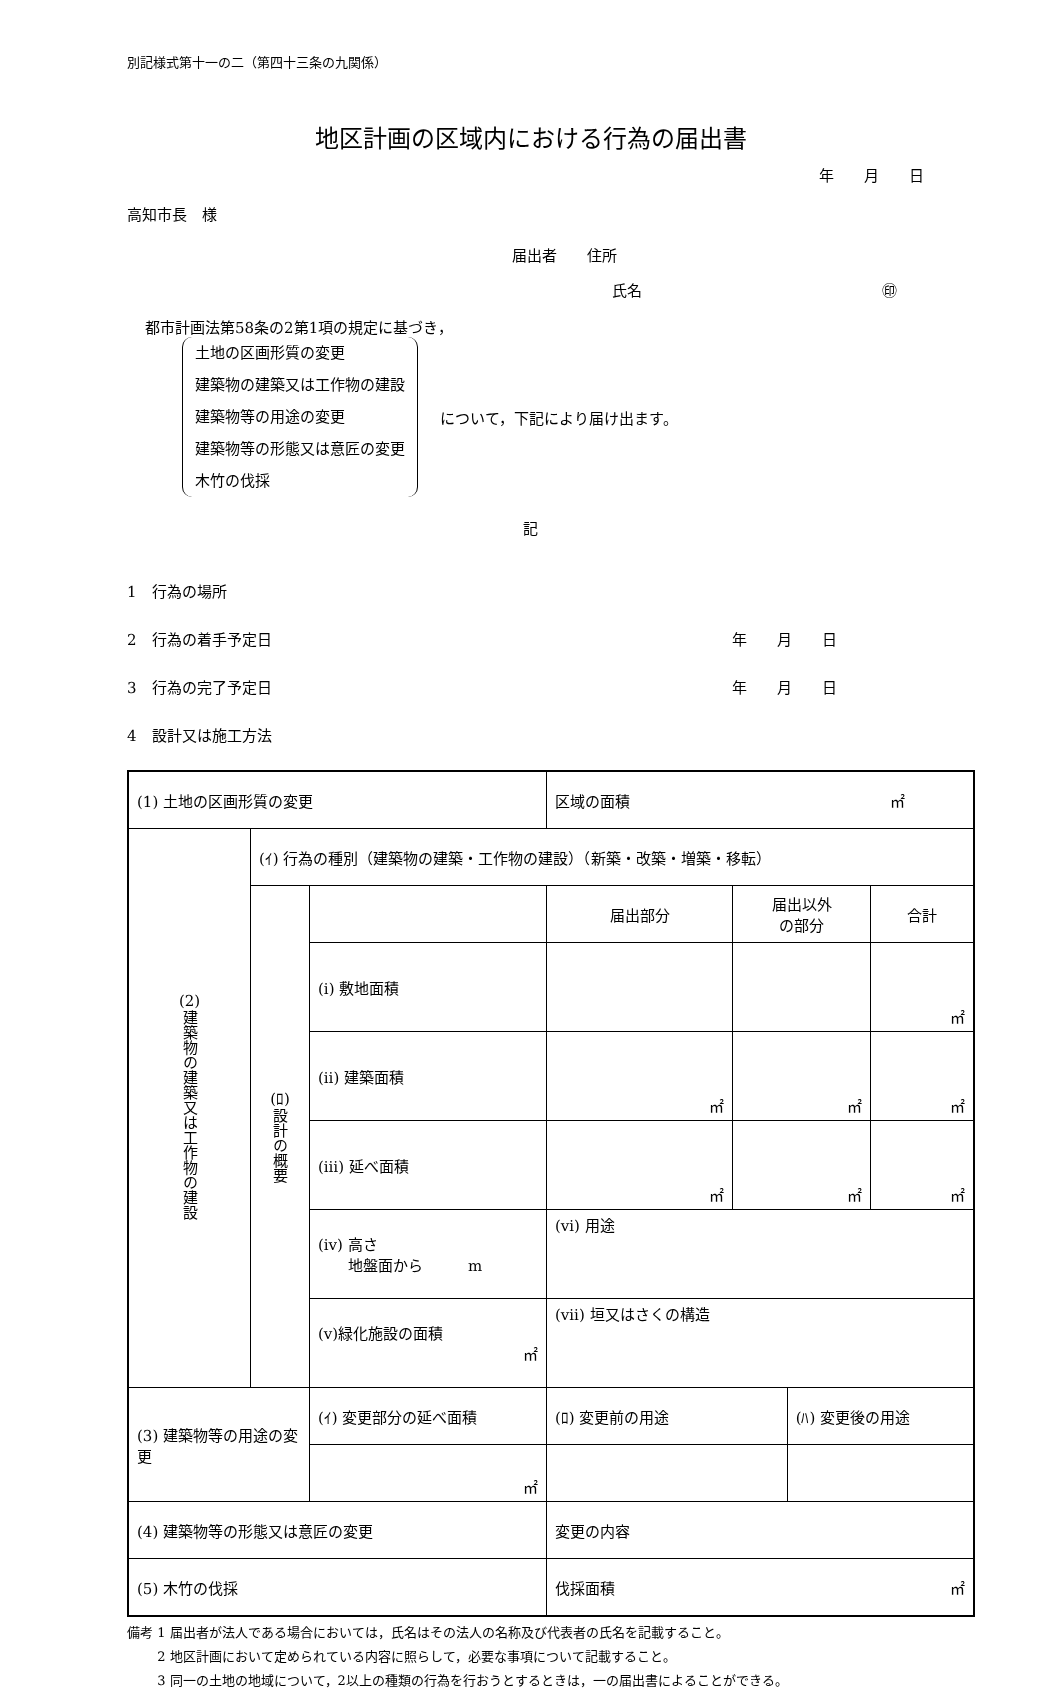別記様式第十一の二（第四十三条の九関係）
地区計画の区域内における行為の届出書
年　　月　　日
高知市長　様
届出者　　住所
氏名 ㊞
都市計画法第58条の2第1項の規定に基づき，
土地の区画形質の変更
建築物の建築又は工作物の建設
建築物等の用途の変更
建築物等の形態又は意匠の変更
木竹の伐採
について，下記により届け出ます。
記
1　行為の場所
2　行為の着手予定日 年　　月　　日
3　行為の完了予定日 年　　月　　日
4　設計又は施工方法
| (1) 土地の区画形質の変更 | | | 区域の面積 ㎡ | | | |
| (2) 建築物の建築又は工作物の建設 | (ｲ) 行為の種別（建築物の建築・工作物の建設）（新築・改築・増築・移転） | | | | | |
| | (ﾛ) 設計の概要 | | 届出部分 | 届出以外 の部分 | | 合計 |
| | | (ⅰ) 敷地面積 | | | | ㎡ |
| | | (ⅱ) 建築面積 | ㎡ | ㎡ | | ㎡ |
| | | (ⅲ) 延べ面積 | ㎡ | ㎡ | | ㎡ |
| | | (ⅳ) 高さ 地盤面から m | (ⅵ) 用途 | | | |
| | | (ⅴ)緑化施設の面積 ㎡ | (ⅶ) 垣又はさくの構造 | | | |
| (3) 建築物等の用途の変更 | | (ｲ) 変更部分の延べ面積 | (ﾛ) 変更前の用途 | | (ﾊ) 変更後の用途 | |
| | | ㎡ | | | | |
| (4) 建築物等の形態又は意匠の変更 | | | 変更の内容 | | | |
| (5) 木竹の伐採 | | | 伐採面積 ㎡ | | | |
備考 1 届出者が法人である場合においては，氏名はその法人の名称及び代表者の氏名を記載すること。
　　 2 地区計画において定められている内容に照らして，必要な事項について記載すること。
　　 3 同一の土地の地域について，2以上の種類の行為を行おうとするときは，一の届出書によることができる。